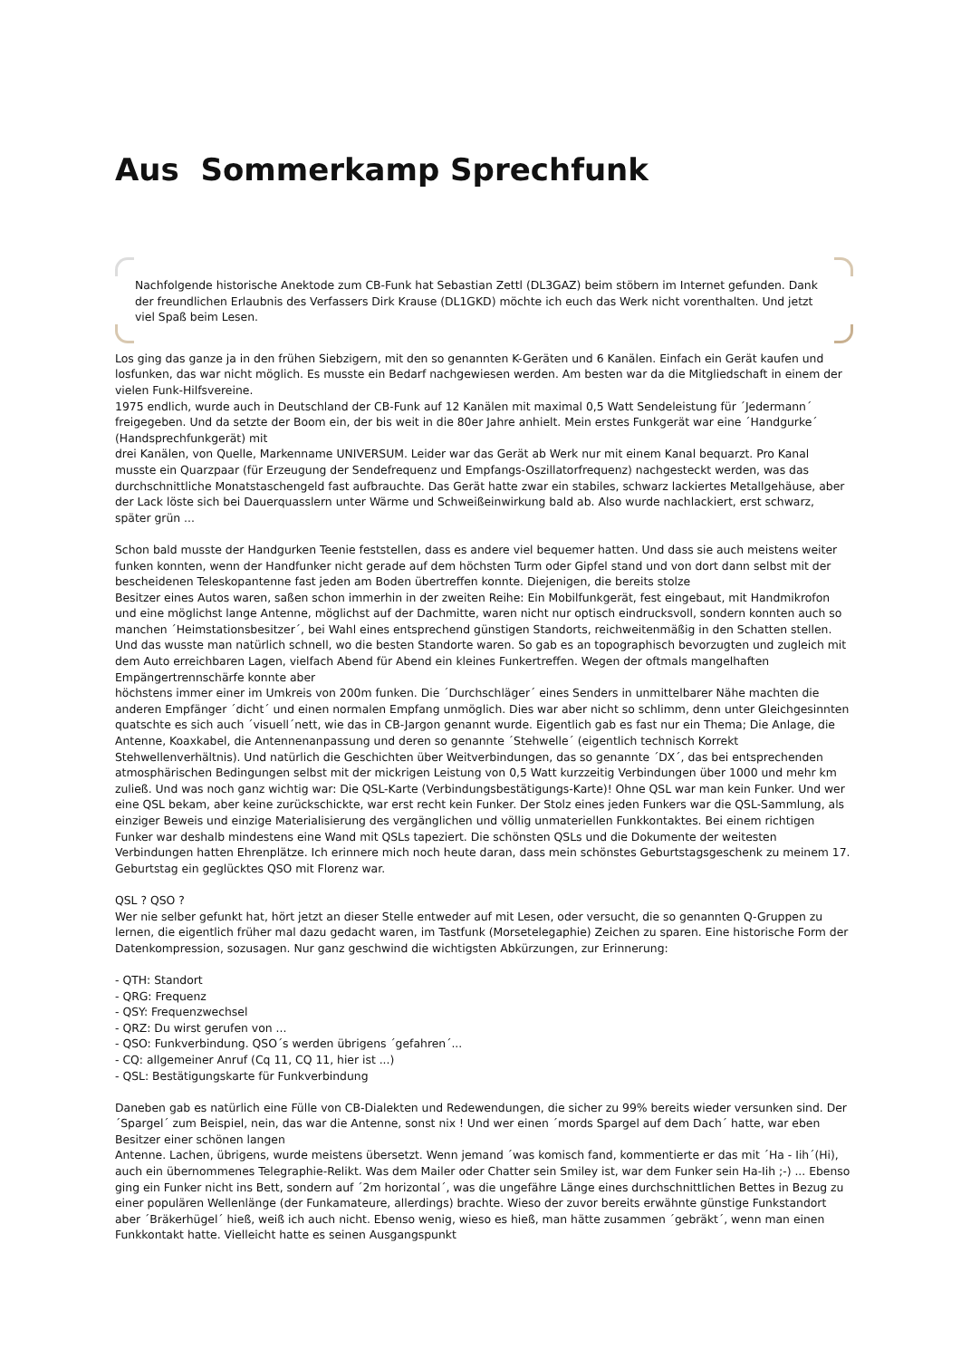Aus Sommerkamp Sprechfunk
Nachfolgende historische Anektode zum CB-Funk hat Sebastian Zettl (DL3GAZ) beim stöbern im Internet gefunden. Dank der freundlichen Erlaubnis des Verfassers Dirk Krause (DL1GKD) möchte ich euch das Werk nicht vorenthalten. Und jetzt viel Spaß beim Lesen.
Los ging das ganze ja in den frühen Siebzigern, mit den so genannten K-Geräten und 6 Kanälen. Einfach ein Gerät kaufen und losfunken, das war nicht möglich. Es musste ein Bedarf nachgewiesen werden. Am besten war da die Mitgliedschaft in einem der vielen Funk-Hilfsvereine.
1975 endlich, wurde auch in Deutschland der CB-Funk auf 12 Kanälen mit maximal 0,5 Watt Sendeleistung für ´Jedermann´ freigegeben. Und da setzte der Boom ein, der bis weit in die 80er Jahre anhielt. Mein erstes Funkgerät war eine ´Handgurke´ (Handsprechfunkgerät) mit
drei Kanälen, von Quelle, Markenname UNIVERSUM. Leider war das Gerät ab Werk nur mit einem Kanal bequarzt. Pro Kanal musste ein Quarzpaar (für Erzeugung der Sendefrequenz und Empfangs-Oszillatorfrequenz) nachgesteckt werden, was das durchschnittliche Monatstaschengeld fast aufbrauchte. Das Gerät hatte zwar ein stabiles, schwarz lackiertes Metallgehäuse, aber der Lack löste sich bei Dauerquasslern unter Wärme und Schweißeinwirkung bald ab. Also wurde nachlackiert, erst schwarz, später grün ...
Schon bald musste der Handgurken Teenie feststellen, dass es andere viel bequemer hatten. Und dass sie auch meistens weiter funken konnten, wenn der Handfunker nicht gerade auf dem höchsten Turm oder Gipfel stand und von dort dann selbst mit der bescheidenen Teleskopantenne fast jeden am Boden übertreffen konnte. Diejenigen, die bereits stolze
Besitzer eines Autos waren, saßen schon immerhin in der zweiten Reihe: Ein Mobilfunkgerät, fest eingebaut, mit Handmikrofon und eine möglichst lange Antenne, möglichst auf der Dachmitte, waren nicht nur optisch eindrucksvoll, sondern konnten auch so manchen ´Heimstationsbesitzer´, bei Wahl eines entsprechend günstigen Standorts, reichweitenmäßig in den Schatten stellen. Und das wusste man natürlich schnell, wo die besten Standorte waren. So gab es an topographisch bevorzugten und zugleich mit dem Auto erreichbaren Lagen, vielfach Abend für Abend ein kleines Funkertreffen. Wegen der oftmals mangelhaften Empängertrennschärfe konnte aber
höchstens immer einer im Umkreis von 200m funken. Die ´Durchschläger´ eines Senders in unmittelbarer Nähe machten die anderen Empfänger ´dicht´ und einen normalen Empfang unmöglich. Dies war aber nicht so schlimm, denn unter Gleichgesinnten quatschte es sich auch ´visuell´nett, wie das in CB-Jargon genannt wurde. Eigentlich gab es fast nur ein Thema; Die Anlage, die Antenne, Koaxkabel, die Antennenanpassung und deren so genannte ´Stehwelle´ (eigentlich technisch Korrekt Stehwellenverhältnis). Und natürlich die Geschichten über Weitverbindungen, das so genannte ´DX´, das bei entsprechenden atmosphärischen Bedingungen selbst mit der mickrigen Leistung von 0,5 Watt kurzzeitig Verbindungen über 1000 und mehr km zuließ. Und was noch ganz wichtig war: Die QSL-Karte (Verbindungsbestätigungs-Karte)! Ohne QSL war man kein Funker. Und wer eine QSL bekam, aber keine zurückschickte, war erst recht kein Funker. Der Stolz eines jeden Funkers war die QSL-Sammlung, als einziger Beweis und einzige Materialisierung des vergänglichen und völlig unmateriellen Funkkontaktes. Bei einem richtigen Funker war deshalb mindestens eine Wand mit QSLs tapeziert. Die schönsten QSLs und die Dokumente der weitesten Verbindungen hatten Ehrenplätze. Ich erinnere mich noch heute daran, dass mein schönstes Geburtstagsgeschenk zu meinem 17. Geburtstag ein geglücktes QSO mit Florenz war.
QSL ? QSO ?
Wer nie selber gefunkt hat, hört jetzt an dieser Stelle entweder auf mit Lesen, oder versucht, die so genannten Q-Gruppen zu lernen, die eigentlich früher mal dazu gedacht waren, im Tastfunk (Morsetelegaphie) Zeichen zu sparen. Eine historische Form der Datenkompression, sozusagen. Nur ganz geschwind die wichtigsten Abkürzungen, zur Erinnerung:
- QTH: Standort
- QRG: Frequenz
- QSY: Frequenzwechsel
- QRZ: Du wirst gerufen von ...
- QSO: Funkverbindung. QSO´s werden übrigens ´gefahren´...
- CQ: allgemeiner Anruf (Cq 11, CQ 11, hier ist ...)
- QSL: Bestätigungskarte für Funkverbindung
Daneben gab es natürlich eine Fülle von CB-Dialekten und Redewendungen, die sicher zu 99% bereits wieder versunken sind. Der ´Spargel´ zum Beispiel, nein, das war die Antenne, sonst nix ! Und wer einen ´mords Spargel auf dem Dach´ hatte, war eben Besitzer einer schönen langen
Antenne. Lachen, übrigens, wurde meistens übersetzt. Wenn jemand ´was komisch fand, kommentierte er das mit ´Ha - Iih´(Hi), auch ein übernommenes Telegraphie-Relikt. Was dem Mailer oder Chatter sein Smiley ist, war dem Funker sein Ha-Iih ;-) ... Ebenso ging ein Funker nicht ins Bett, sondern auf ´2m horizontal´, was die ungefähre Länge eines durchschnittlichen Bettes in Bezug zu einer populären Wellenlänge (der Funkamateure, allerdings) brachte. Wieso der zuvor bereits erwähnte günstige Funkstandort aber ´Bräkerhügel´ hieß, weiß ich auch nicht. Ebenso wenig, wieso es hieß, man hätte zusammen ´gebräkt´, wenn man einen Funkkontakt hatte. Vielleicht hatte es seinen Ausgangspunkt